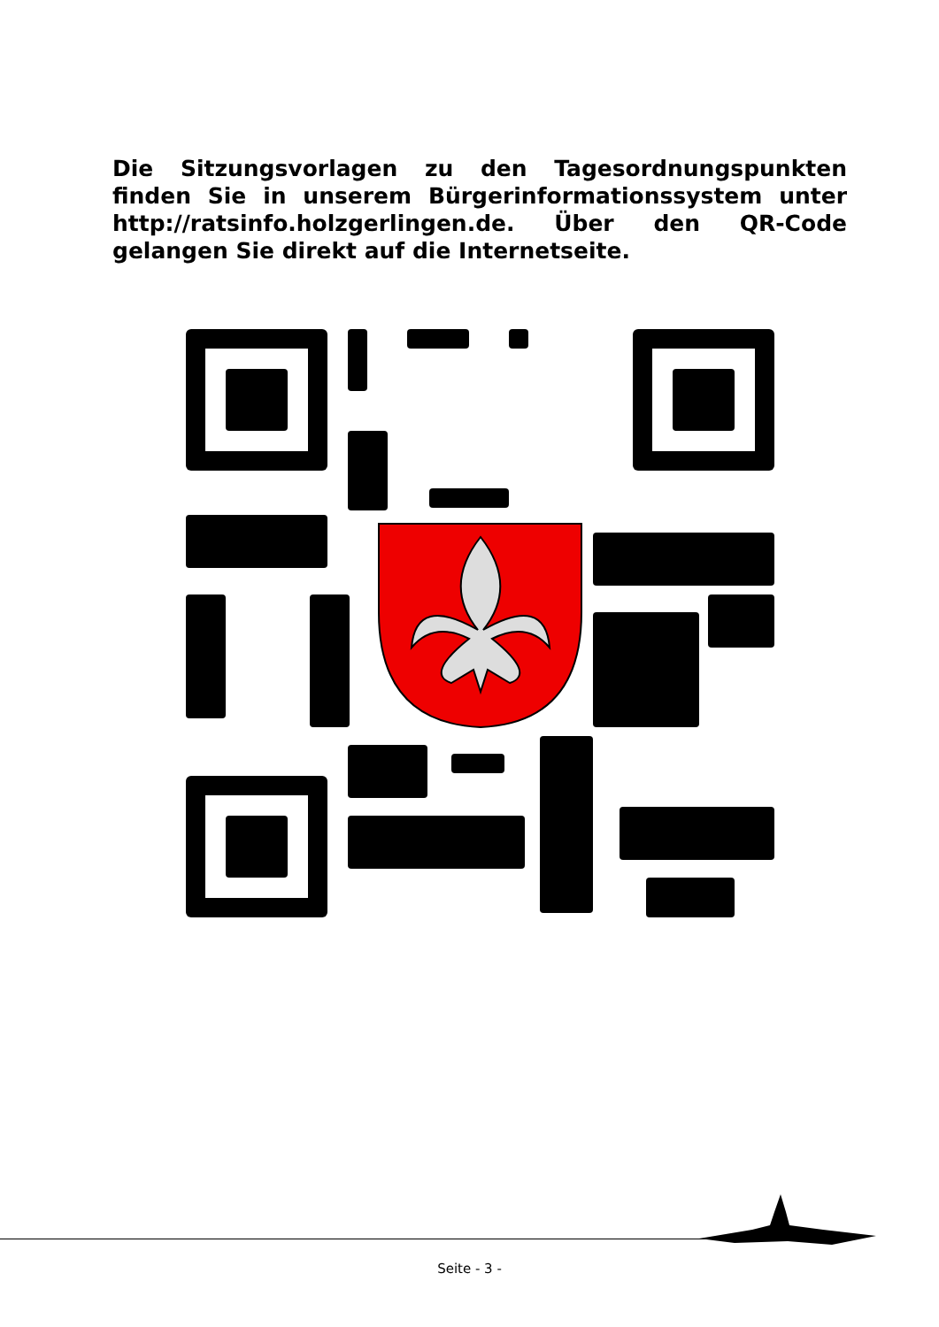Die Sitzungsvorlagen zu den Tagesordnungspunkten finden Sie in unserem Bürgerinformationssystem unter http://ratsinfo.holzgerlingen.de. Über den QR-Code gelangen Sie direkt auf die Internetseite.
Seite - 3 -